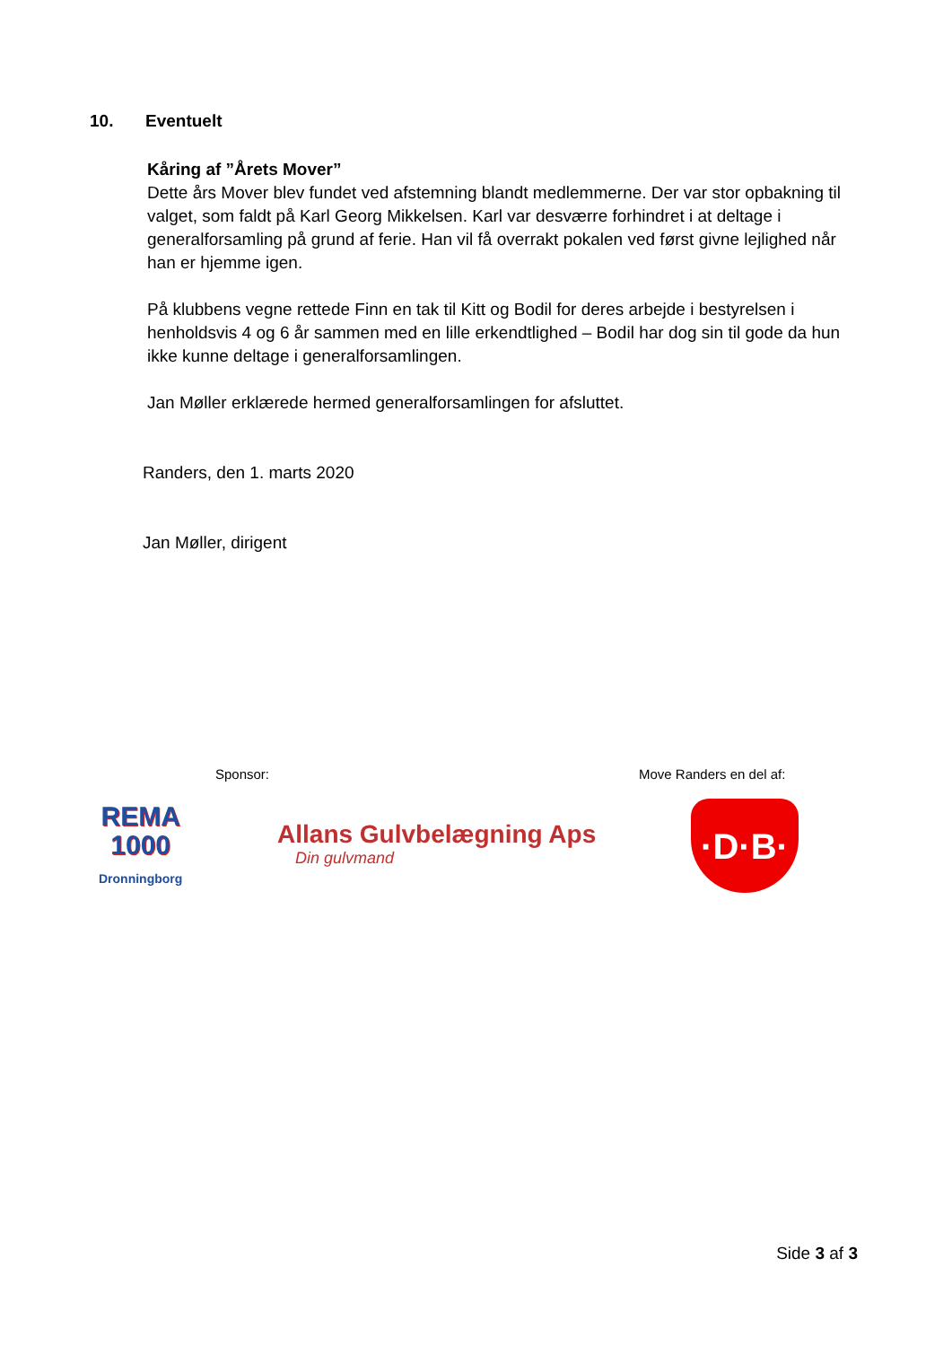10. Eventuelt
Kåring af ”Årets Mover”
Dette års Mover blev fundet ved afstemning blandt medlemmerne. Der var stor opbakning til valget, som faldt på Karl Georg Mikkelsen. Karl var desværre forhindret i at deltage i generalforsamling på grund af ferie. Han vil få overrakt pokalen ved først givne lejlighed når han er hjemme igen.
På klubbens vegne rettede Finn en tak til Kitt og Bodil for deres arbejde i bestyrelsen i henholdsvis 4 og 6 år sammen med en lille erkendtlighed – Bodil har dog sin til gode da hun ikke kunne deltage i generalforsamlingen.
Jan Møller erklærede hermed generalforsamlingen for afsluttet.
Randers, den 1. marts 2020
Jan Møller, dirigent
Sponsor: Move Randers en del af:
REMA
1000
Dronningborg
Allans Gulvbelægning Aps
Din gulvmand
·D·B·
Side 3 af 3